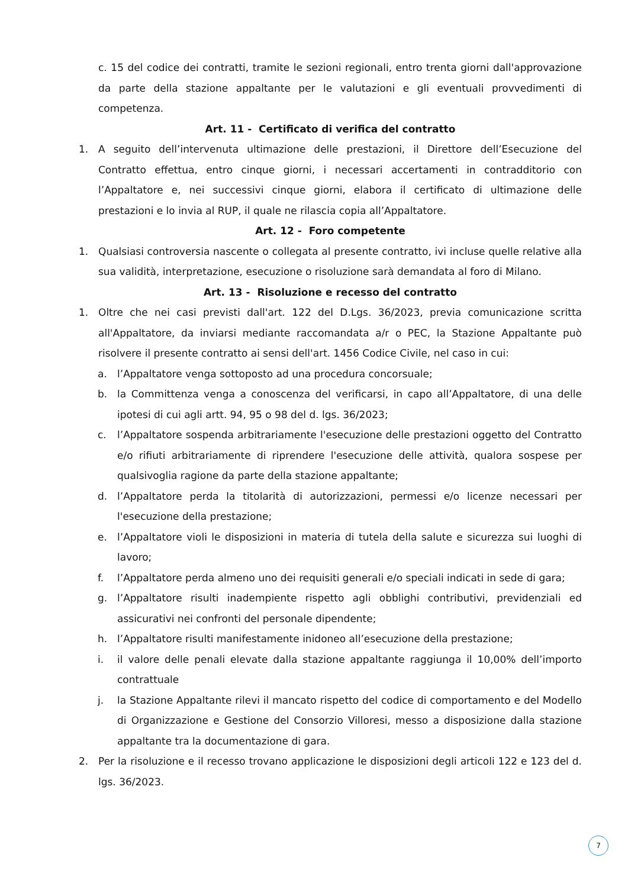c. 15 del codice dei contratti, tramite le sezioni regionali, entro trenta giorni dall'approvazione da parte della stazione appaltante per le valutazioni e gli eventuali provvedimenti di competenza.
Art. 11 - Certificato di verifica del contratto
1. A seguito dell’intervenuta ultimazione delle prestazioni, il Direttore dell’Esecuzione del Contratto effettua, entro cinque giorni, i necessari accertamenti in contradditorio con l’Appaltatore e, nei successivi cinque giorni, elabora il certificato di ultimazione delle prestazioni e lo invia al RUP, il quale ne rilascia copia all’Appaltatore.
Art. 12 - Foro competente
1. Qualsiasi controversia nascente o collegata al presente contratto, ivi incluse quelle relative alla sua validità, interpretazione, esecuzione o risoluzione sarà demandata al foro di Milano.
Art. 13 - Risoluzione e recesso del contratto
1. Oltre che nei casi previsti dall'art. 122 del D.Lgs. 36/2023, previa comunicazione scritta all'Appaltatore, da inviarsi mediante raccomandata a/r o PEC, la Stazione Appaltante può risolvere il presente contratto ai sensi dell'art. 1456 Codice Civile, nel caso in cui:
a. l’Appaltatore venga sottoposto ad una procedura concorsuale;
b. la Committenza venga a conoscenza del verificarsi, in capo all’Appaltatore, di una delle ipotesi di cui agli artt. 94, 95 o 98 del d. lgs. 36/2023;
c. l’Appaltatore sospenda arbitrariamente l'esecuzione delle prestazioni oggetto del Contratto e/o rifiuti arbitrariamente di riprendere l'esecuzione delle attività, qualora sospese per qualsivoglia ragione da parte della stazione appaltante;
d. l’Appaltatore perda la titolarità di autorizzazioni, permessi e/o licenze necessari per l'esecuzione della prestazione;
e. l’Appaltatore violi le disposizioni in materia di tutela della salute e sicurezza sui luoghi di lavoro;
f. l’Appaltatore perda almeno uno dei requisiti generali e/o speciali indicati in sede di gara;
g. l’Appaltatore risulti inadempiente rispetto agli obblighi contributivi, previdenziali ed assicurativi nei confronti del personale dipendente;
h. l’Appaltatore risulti manifestamente inidoneo all’esecuzione della prestazione;
i. il valore delle penali elevate dalla stazione appaltante raggiunga il 10,00% dell’importo contrattuale
j. la Stazione Appaltante rilevi il mancato rispetto del codice di comportamento e del Modello di Organizzazione e Gestione del Consorzio Villoresi, messo a disposizione dalla stazione appaltante tra la documentazione di gara.
2. Per la risoluzione e il recesso trovano applicazione le disposizioni degli articoli 122 e 123 del d. lgs. 36/2023.
7